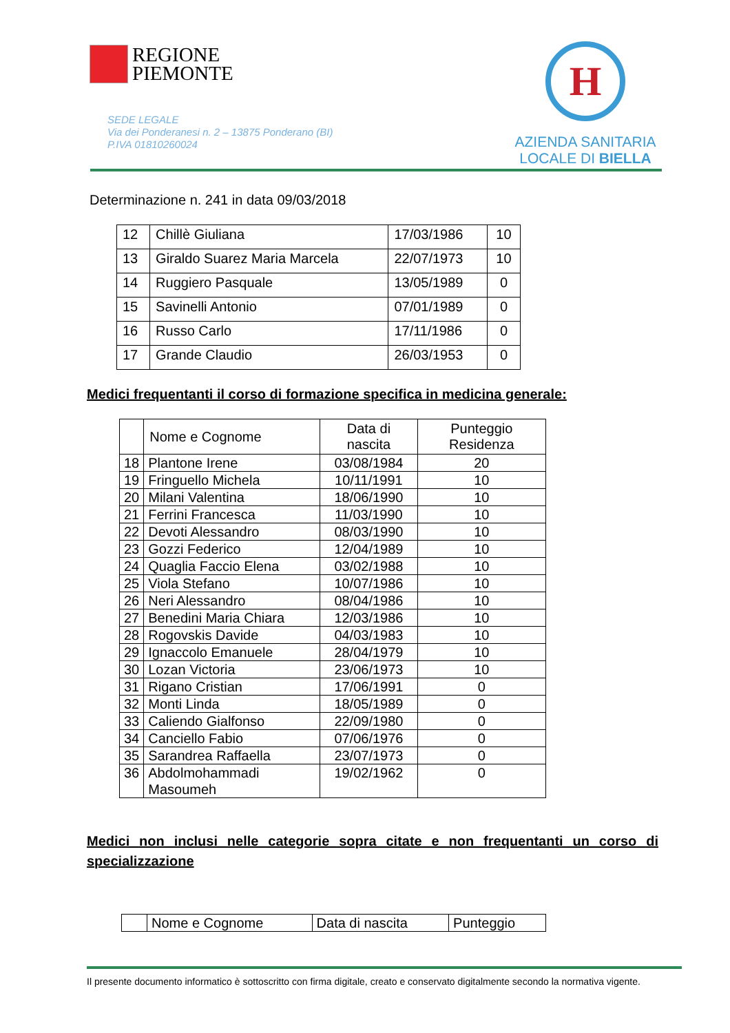REGIONE
PIEMONTE
SEDE LEGALE
Via dei Ponderanesi n. 2 – 13875 Ponderano (BI)
P.IVA 01810260024
H
AZIENDA SANITARIA
LOCALE DI BIELLA
Determinazione n. 241 in data 09/03/2018
| 12 | Chillè Giuliana | 17/03/1986 | 10 |
| 13 | Giraldo Suarez Maria Marcela | 22/07/1973 | 10 |
| 14 | Ruggiero Pasquale | 13/05/1989 | 0 |
| 15 | Savinelli Antonio | 07/01/1989 | 0 |
| 16 | Russo Carlo | 17/11/1986 | 0 |
| 17 | Grande Claudio | 26/03/1953 | 0 |
Medici frequentanti il corso di formazione specifica in medicina generale:
| | Nome e Cognome | Data di nascita | Punteggio Residenza |
| --- | --- | --- | --- |
| 18 | Plantone Irene | 03/08/1984 | 20 |
| 19 | Fringuello Michela | 10/11/1991 | 10 |
| 20 | Milani Valentina | 18/06/1990 | 10 |
| 21 | Ferrini Francesca | 11/03/1990 | 10 |
| 22 | Devoti Alessandro | 08/03/1990 | 10 |
| 23 | Gozzi Federico | 12/04/1989 | 10 |
| 24 | Quaglia Faccio Elena | 03/02/1988 | 10 |
| 25 | Viola Stefano | 10/07/1986 | 10 |
| 26 | Neri Alessandro | 08/04/1986 | 10 |
| 27 | Benedini Maria Chiara | 12/03/1986 | 10 |
| 28 | Rogovskis Davide | 04/03/1983 | 10 |
| 29 | Ignaccolo Emanuele | 28/04/1979 | 10 |
| 30 | Lozan Victoria | 23/06/1973 | 10 |
| 31 | Rigano Cristian | 17/06/1991 | 0 |
| 32 | Monti Linda | 18/05/1989 | 0 |
| 33 | Caliendo Gialfonso | 22/09/1980 | 0 |
| 34 | Canciello Fabio | 07/06/1976 | 0 |
| 35 | Sarandrea Raffaella | 23/07/1973 | 0 |
| 36 | Abdolmohammadi Masoumeh | 19/02/1962 | 0 |
Medici non inclusi nelle categorie sopra citate e non frequentanti un corso di specializzazione
| | Nome e Cognome | Data di nascita | Punteggio |
Il presente documento informatico è sottoscritto con firma digitale, creato e conservato digitalmente secondo la normativa vigente.